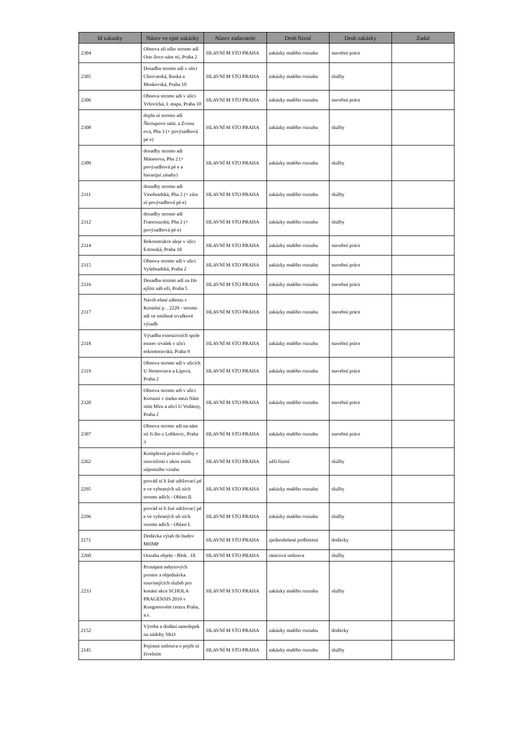| Id zakazky | Název ve ejné zakázky | Název zadavatele | Druh řízení | Druh zakázky | Zadal |
| --- | --- | --- | --- | --- | --- |
| 2304 | Obnova uli ního stromo adí Ostr ilovo nám stí, Praha 2 | HLAVNÍ M STO PRAHA | zakázky malého rozsahu | stavební práce | |
| 2305 | Dosadba stromo adí v ulici Chorvatská, Ruská a Moskevská, Praha 10 | HLAVNÍ M STO PRAHA | zakázky malého rozsahu | služby | |
| 2306 | Obnova stromo adí v ulici Vršovická, I. etapa, Praha 10 | HLAVNÍ M STO PRAHA | zakázky malého rozsahu | stavební práce | |
| 2308 | dopln ní stromo adí Škroupovo nám. a Zvona ova, Pha 3 (+ povýsadbová pé e) | HLAVNÍ M STO PRAHA | zakázky malého rozsahu | služby | |
| 2309 | dosadby stromo adí Mánesova, Pha 2 (+ povýsadbová pé e a havarijní zásahy) | HLAVNÍ M STO PRAHA | zakázky malého rozsahu | služby | |
| 2311 | dosadby stromo adí Vinohradská, Pha 2 (+ záru ní povýsadbová pé e) | HLAVNÍ M STO PRAHA | zakázky malého rozsahu | služby | |
| 2312 | dosadby stromo adí Francouzská, Pha 2 (+ povýsadbová pé e) | HLAVNÍ M STO PRAHA | zakázky malého rozsahu | služby | |
| 2314 | Rekonstrukce aleje v ulici Estonská, Praha 10 | HLAVNÍ M STO PRAHA | zakázky malého rozsahu | stavební práce | |
| 2315 | Obnova stromo adí v ulici Vyšehradská, Praha 2 | HLAVNÍ M STO PRAHA | zakázky malého rozsahu | stavební práce | |
| 2316 | Dosadba stromo adí na Ho ejším náb eží, Praha 5 | HLAVNÍ M STO PRAHA | zakázky malého rozsahu | stavební práce | |
| 2317 | Návrh ešení záhonu v Kostelní p. . 2220 - stromo adí ve smíšené trvalkové výsadb | HLAVNÍ M STO PRAHA | zakázky malého rozsahu | stavební práce | |
| 2318 | Výsadba extenzivních spole enstev trvalek v ulici eskomoravská, Praha 9 | HLAVNÍ M STO PRAHA | zakázky malého rozsahu | stavební práce | |
| 2319 | Obnova stromo adí v ulicích U Nemocnice a Lípová, Praha 2 | HLAVNÍ M STO PRAHA | zakázky malého rozsahu | stavební práce | |
| 2320 | Obnova stromo adí v ulici Korunní v úseku mezi Nám stím Míru a ulicí U Vodárny, Praha 2 | HLAVNÍ M STO PRAHA | zakázky malého rozsahu | stavební práce | |
| 2307 | Obnova stromo adí na nám stí Ji ího z Lobkovic, Praha 3 | HLAVNÍ M STO PRAHA | zakázky malého rozsahu | stavební práce | |
| 2262 | Komplexní právní služby v souvislosti s ukon ením nájemního vztahu | HLAVNÍ M STO PRAHA | užší řízení | služby | |
| 2295 | provád ní b žné udržovací pé e ve vybraných uli ních stromo adích - Oblast II. | HLAVNÍ M STO PRAHA | zakázky malého rozsahu | služby | |
| 2296 | provád ní b žné udržovací pé e ve vybraných uli ních stromo adích - Oblast I. | HLAVNÍ M STO PRAHA | zakázky malého rozsahu | služby | |
| 2171 | Dodávka výtah do budov MHMP | HLAVNÍ M STO PRAHA | zjednodušené podlimitní | dodávky | |
| 2260 | Ostraha objekt - Blok . IX | HLAVNÍ M STO PRAHA | rámcová smlouva | služby | |
| 2233 | Pronájem nebytových prostor a objednávka souvisejících služeb pro konání akce SCHOLA PRAGENSIS 2016 v Kongresovém centru Praha, a.s. | HLAVNÍ M STO PRAHA | zakázky malého rozsahu | služby | |
| 2152 | Výroba a dodání samolepek na nádoby SKO | HLAVNÍ M STO PRAHA | zakázky malého rozsahu | dodávky | |
| 2145 | Pojistná smlouva o pojišt ní živelním | HLAVNÍ M STO PRAHA | zakázky malého rozsahu | služby | |